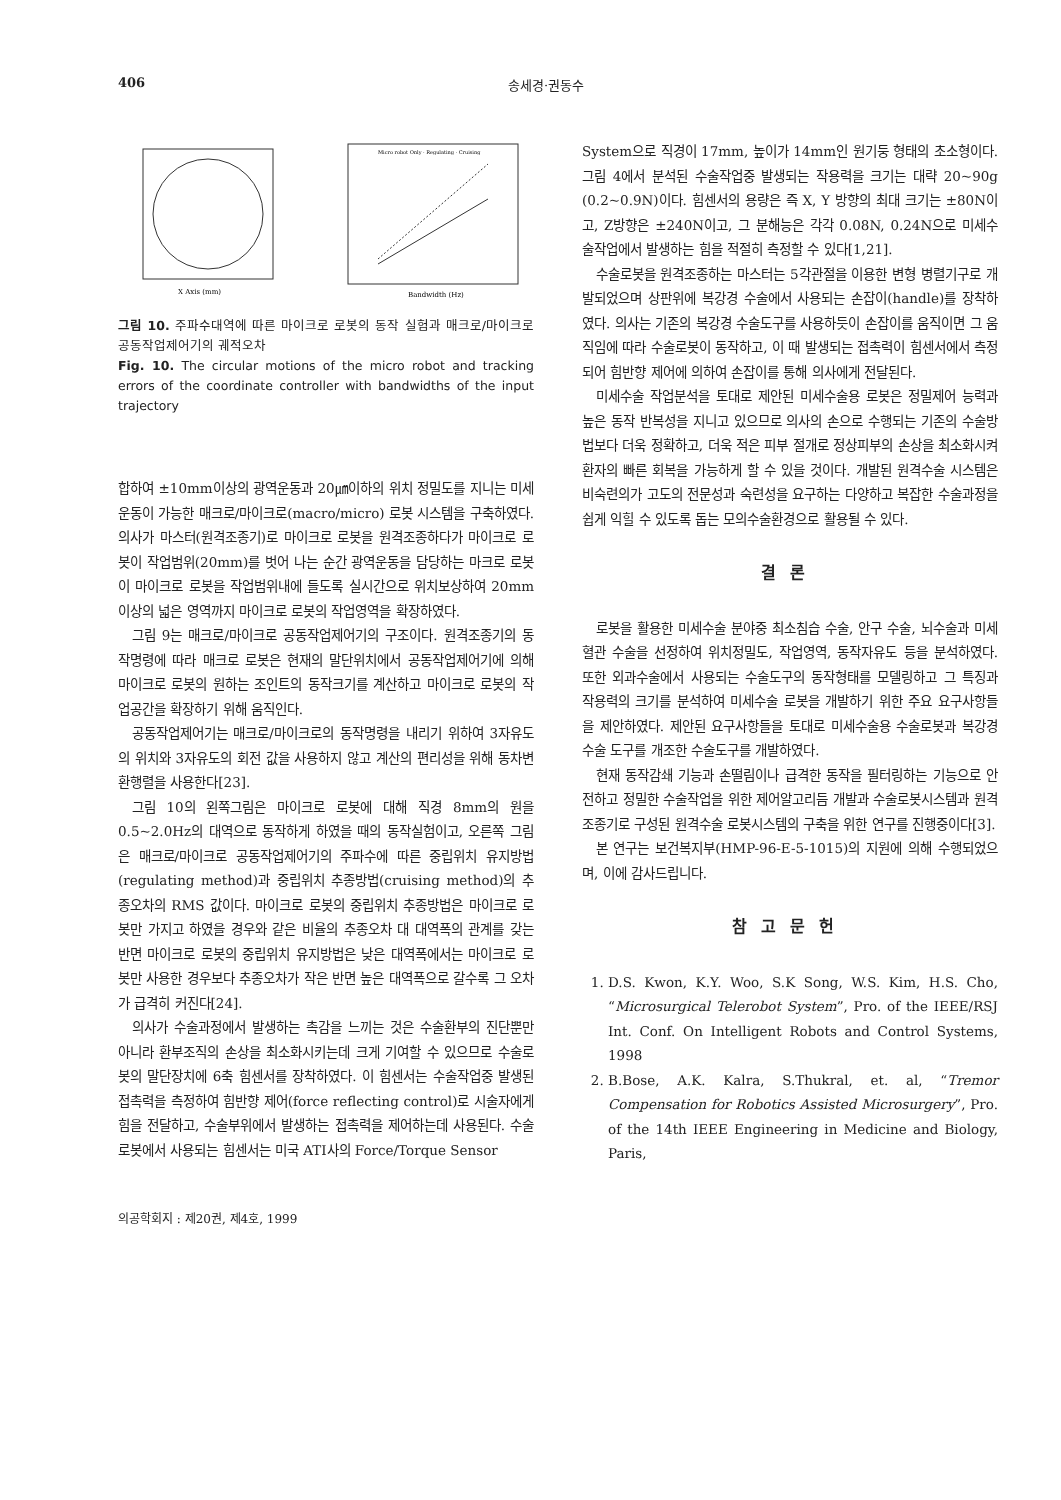406 송세경·권동수
X Axis (mm)
Bandwidth (Hz)
Micro robot Only · Regulating · Cruising
그림 10. 주파수대역에 따른 마이크로 로봇의 동작 실험과 매크로/마이크로 공동작업제어기의 궤적오차
Fig. 10. The circular motions of the micro robot and tracking errors of the coordinate controller with bandwidths of the input trajectory
합하여 ±10mm이상의 광역운동과 20㎛이하의 위치 정밀도를 지니는 미세운동이 가능한 매크로/마이크로(macro/micro) 로봇 시스템을 구축하였다. 의사가 마스터(원격조종기)로 마이크로 로봇을 원격조종하다가 마이크로 로봇이 작업범위(20mm)를 벗어 나는 순간 광역운동을 담당하는 마크로 로봇이 마이크로 로봇을 작업범위내에 들도록 실시간으로 위치보상하여 20mm이상의 넓은 영역까지 마이크로 로봇의 작업영역을 확장하였다.
그림 9는 매크로/마이크로 공동작업제어기의 구조이다. 원격조종기의 동작명령에 따라 매크로 로봇은 현재의 말단위치에서 공동작업제어기에 의해 마이크로 로봇의 원하는 조인트의 동작크기를 계산하고 마이크로 로봇의 작업공간을 확장하기 위해 움직인다.
공동작업제어기는 매크로/마이크로의 동작명령을 내리기 위하여 3자유도의 위치와 3자유도의 회전 값을 사용하지 않고 계산의 편리성을 위해 동차변환행렬을 사용한다[23].
그림 10의 왼쪽그림은 마이크로 로봇에 대해 직경 8mm의 원을 0.5~2.0Hz의 대역으로 동작하게 하였을 때의 동작실험이고, 오른쪽 그림은 매크로/마이크로 공동작업제어기의 주파수에 따른 중립위치 유지방법(regulating method)과 중립위치 추종방법(cruising method)의 추종오차의 RMS 값이다. 마이크로 로봇의 중립위치 추종방법은 마이크로 로봇만 가지고 하였을 경우와 같은 비율의 추종오차 대 대역폭의 관계를 갖는 반면 마이크로 로봇의 중립위치 유지방법은 낮은 대역폭에서는 마이크로 로봇만 사용한 경우보다 추종오차가 작은 반면 높은 대역폭으로 갈수록 그 오차가 급격히 커진다[24].
의사가 수술과정에서 발생하는 촉감을 느끼는 것은 수술환부의 진단뿐만 아니라 환부조직의 손상을 최소화시키는데 크게 기여할 수 있으므로 수술로봇의 말단장치에 6축 힘센서를 장착하였다. 이 힘센서는 수술작업중 발생된 접촉력을 측정하여 힘반향 제어(force reflecting control)로 시술자에게 힘을 전달하고, 수술부위에서 발생하는 접촉력을 제어하는데 사용된다. 수술로봇에서 사용되는 힘센서는 미국 ATI사의 Force/Torque Sensor
의공학회지 : 제20권, 제4호, 1999
System으로 직경이 17mm, 높이가 14mm인 원기둥 형태의 초소형이다. 그림 4에서 분석된 수술작업중 발생되는 작용력을 크기는 대략 20~90g (0.2~0.9N)이다. 힘센서의 용량은 즉 X, Y 방향의 최대 크기는 ±80N이고, Z방향은 ±240N이고, 그 분해능은 각각 0.08N, 0.24N으로 미세수술작업에서 발생하는 힘을 적절히 측정할 수 있다[1,21].
수술로봇을 원격조종하는 마스터는 5각관절을 이용한 변형 병렬기구로 개발되었으며 상판위에 복강경 수술에서 사용되는 손잡이(handle)를 장착하였다. 의사는 기존의 복강경 수술도구를 사용하듯이 손잡이를 움직이면 그 움직임에 따라 수술로봇이 동작하고, 이 때 발생되는 접촉력이 힘센서에서 측정되어 힘반향 제어에 의하여 손잡이를 통해 의사에게 전달된다.
미세수술 작업분석을 토대로 제안된 미세수술용 로봇은 정밀제어 능력과 높은 동작 반복성을 지니고 있으므로 의사의 손으로 수행되는 기존의 수술방법보다 더욱 정확하고, 더욱 적은 피부 절개로 정상피부의 손상을 최소화시켜 환자의 빠른 회복을 가능하게 할 수 있을 것이다. 개발된 원격수술 시스템은 비숙련의가 고도의 전문성과 숙련성을 요구하는 다양하고 복잡한 수술과정을 쉽게 익힐 수 있도록 돕는 모의수술환경으로 활용될 수 있다.
결론
로봇을 활용한 미세수술 분야중 최소침습 수술, 안구 수술, 뇌수술과 미세혈관 수술을 선정하여 위치정밀도, 작업영역, 동작자유도 등을 분석하였다. 또한 외과수술에서 사용되는 수술도구의 동작형태를 모델링하고 그 특징과 작용력의 크기를 분석하여 미세수술 로봇을 개발하기 위한 주요 요구사항들을 제안하였다. 제안된 요구사항들을 토대로 미세수술용 수술로봇과 복강경 수술 도구를 개조한 수술도구를 개발하였다.
현재 동작감쇄 기능과 손떨림이나 급격한 동작을 필터링하는 기능으로 안전하고 정밀한 수술작업을 위한 제어알고리듬 개발과 수술로봇시스템과 원격조종기로 구성된 원격수술 로봇시스템의 구축을 위한 연구를 진행중이다[3].
본 연구는 보건복지부(HMP-96-E-5-1015)의 지원에 의해 수행되었으며, 이에 감사드립니다.
참고문헌
1. D.S. Kwon, K.Y. Woo, S.K Song, W.S. Kim, H.S. Cho, “Microsurgical Telerobot System”, Pro. of the IEEE/RSJ Int. Conf. On Intelligent Robots and Control Systems, 1998
2. B.Bose, A.K. Kalra, S.Thukral, et. al, “Tremor Compensation for Robotics Assisted Microsurgery”, Pro. of the 14th IEEE Engineering in Medicine and Biology, Paris,